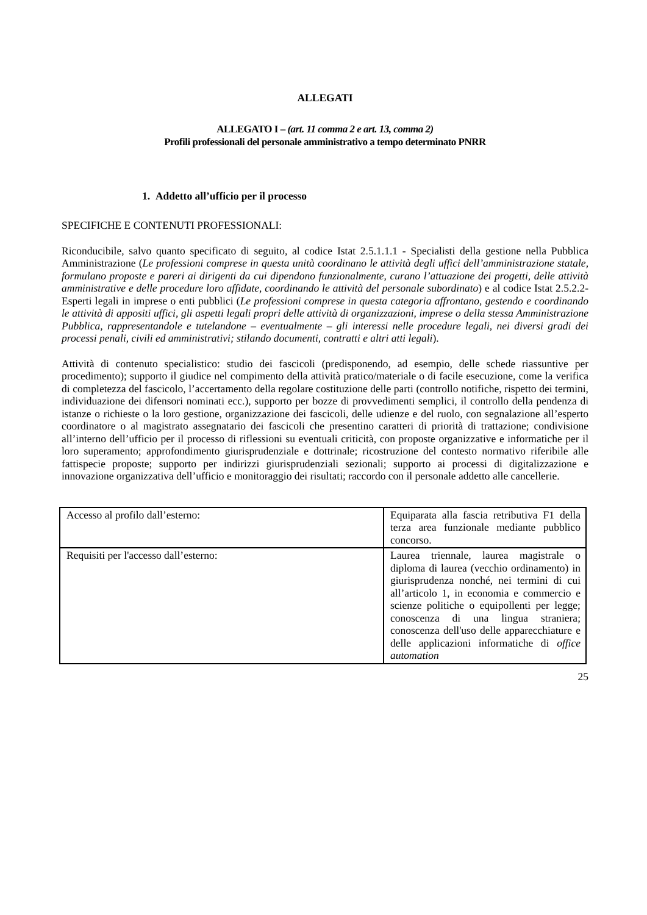ALLEGATI
ALLEGATO I – (art. 11 comma 2 e art. 13, comma 2)
Profili professionali del personale amministrativo a tempo determinato PNRR
1. Addetto all’ufficio per il processo
SPECIFICHE E CONTENUTI PROFESSIONALI:
Riconducibile, salvo quanto specificato di seguito, al codice Istat 2.5.1.1.1 - Specialisti della gestione nella Pubblica Amministrazione (Le professioni comprese in questa unità coordinano le attività degli uffici dell’amministrazione statale, formulano proposte e pareri ai dirigenti da cui dipendono funzionalmente, curano l’attuazione dei progetti, delle attività amministrative e delle procedure loro affidate, coordinando le attività del personale subordinato) e al codice Istat 2.5.2.2- Esperti legali in imprese o enti pubblici (Le professioni comprese in questa categoria affrontano, gestendo e coordinando le attività di appositi uffici, gli aspetti legali propri delle attività di organizzazioni, imprese o della stessa Amministrazione Pubblica, rappresentandole e tutelandone – eventualmente – gli interessi nelle procedure legali, nei diversi gradi dei processi penali, civili ed amministrativi; stilando documenti, contratti e altri atti legali).
Attività di contenuto specialistico: studio dei fascicoli (predisponendo, ad esempio, delle schede riassuntive per procedimento); supporto il giudice nel compimento della attività pratico/materiale o di facile esecuzione, come la verifica di completezza del fascicolo, l’accertamento della regolare costituzione delle parti (controllo notifiche, rispetto dei termini, individuazione dei difensori nominati ecc.), supporto per bozze di provvedimenti semplici, il controllo della pendenza di istanze o richieste o la loro gestione, organizzazione dei fascicoli, delle udienze e del ruolo, con segnalazione all’esperto coordinatore o al magistrato assegnatario dei fascicoli che presentino caratteri di priorità di trattazione; condivisione all’interno dell’ufficio per il processo di riflessioni su eventuali criticità, con proposte organizzative e informatiche per il loro superamento; approfondimento giurisprudenziale e dottrinale; ricostruzione del contesto normativo riferibile alle fattispecie proposte; supporto per indirizzi giurisprudenziali sezionali; supporto ai processi di digitalizzazione e innovazione organizzativa dell’ufficio e monitoraggio dei risultati; raccordo con il personale addetto alle cancellerie.
| Accesso al profilo dall’esterno: | Equiparata alla fascia retributiva F1 della terza area funzionale mediante pubblico concorso. |
| Requisiti per l'accesso dall’esterno: | Laurea triennale, laurea magistrale o diploma di laurea (vecchio ordinamento) in giurisprudenza nonché, nei termini di cui all’articolo 1, in economia e commercio e scienze politiche o equipollenti per legge; conoscenza di una lingua straniera; conoscenza dell'uso delle apparecchiature e delle applicazioni informatiche di office automation |
25